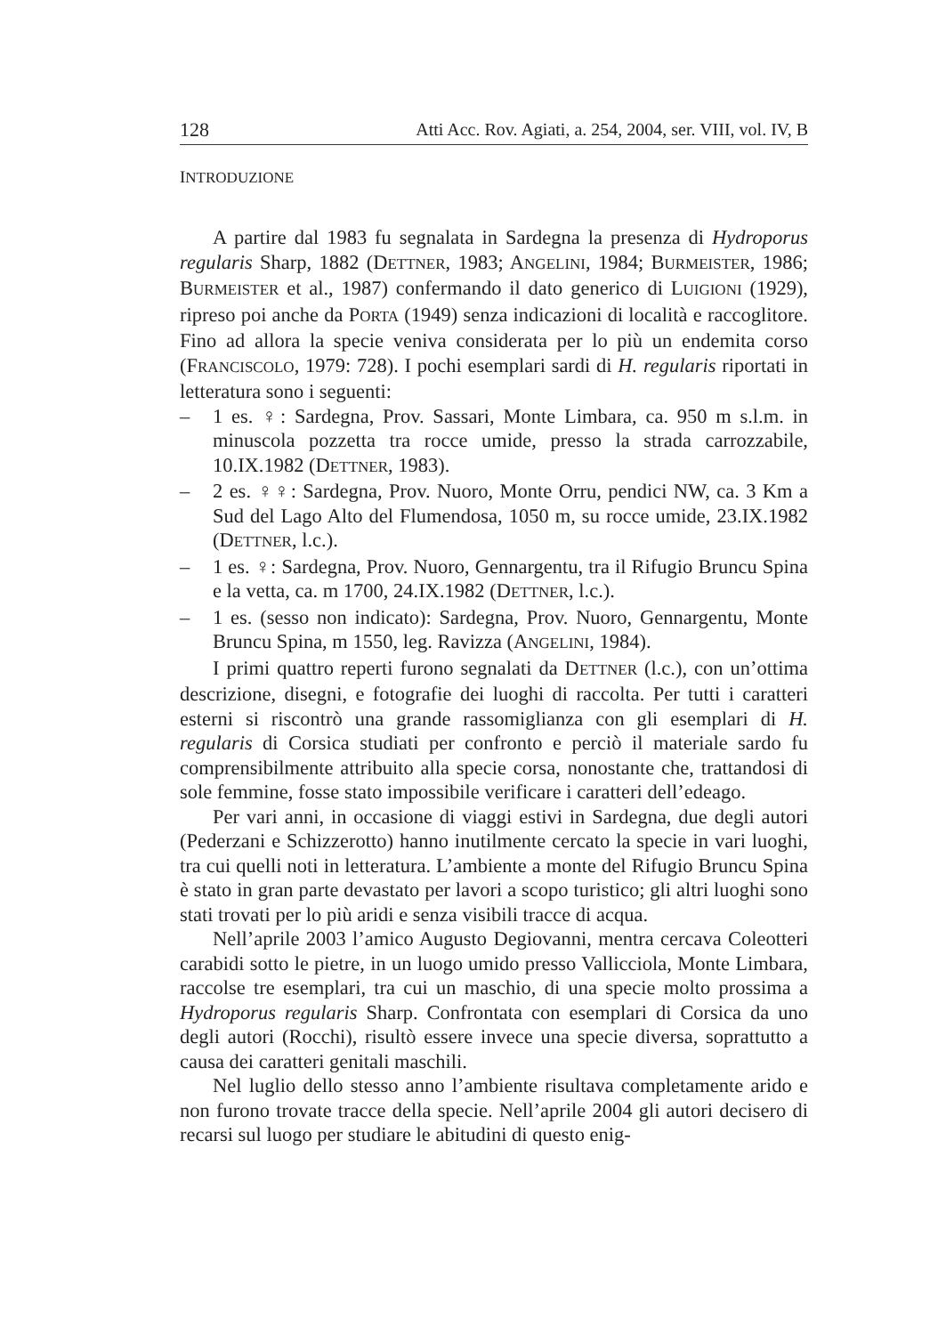128 Atti Acc. Rov. Agiati, a. 254, 2004, ser. VIII, vol. IV, B
INTRODUZIONE
A partire dal 1983 fu segnalata in Sardegna la presenza di Hydroporus regularis Sharp, 1882 (DETTNER, 1983; ANGELINI, 1984; BURMEISTER, 1986; BURMEISTER et al., 1987) confermando il dato generico di LUIGIONI (1929), ripreso poi anche da PORTA (1949) senza indicazioni di località e raccoglitore. Fino ad allora la specie veniva considerata per lo più un endemita corso (FRANCISCOLO, 1979: 728). I pochi esemplari sardi di H. regularis riportati in letteratura sono i seguenti:
– 1 es. ♀: Sardegna, Prov. Sassari, Monte Limbara, ca. 950 m s.l.m. in minuscola pozzetta tra rocce umide, presso la strada carrozzabile, 10.IX.1982 (DETTNER, 1983).
– 2 es. ♀♀: Sardegna, Prov. Nuoro, Monte Orru, pendici NW, ca. 3 Km a Sud del Lago Alto del Flumendosa, 1050 m, su rocce umide, 23.IX.1982 (DETTNER, l.c.).
– 1 es. ♀: Sardegna, Prov. Nuoro, Gennargentu, tra il Rifugio Bruncu Spina e la vetta, ca. m 1700, 24.IX.1982 (DETTNER, l.c.).
– 1 es. (sesso non indicato): Sardegna, Prov. Nuoro, Gennargentu, Monte Bruncu Spina, m 1550, leg. Ravizza (ANGELINI, 1984).
I primi quattro reperti furono segnalati da DETTNER (l.c.), con un’ottima descrizione, disegni, e fotografie dei luoghi di raccolta. Per tutti i caratteri esterni si riscontrò una grande rassomiglianza con gli esemplari di H. regularis di Corsica studiati per confronto e perciò il materiale sardo fu comprensibilmente attribuito alla specie corsa, nonostante che, trattandosi di sole femmine, fosse stato impossibile verificare i caratteri dell’edeago.
Per vari anni, in occasione di viaggi estivi in Sardegna, due degli autori (Pederzani e Schizzerotto) hanno inutilmente cercato la specie in vari luoghi, tra cui quelli noti in letteratura. L’ambiente a monte del Rifugio Bruncu Spina è stato in gran parte devastato per lavori a scopo turistico; gli altri luoghi sono stati trovati per lo più aridi e senza visibili tracce di acqua.
Nell’aprile 2003 l’amico Augusto Degiovanni, mentra cercava Coleotteri carabidi sotto le pietre, in un luogo umido presso Vallicciola, Monte Limbara, raccolse tre esemplari, tra cui un maschio, di una specie molto prossima a Hydroporus regularis Sharp. Confrontata con esemplari di Corsica da uno degli autori (Rocchi), risultò essere invece una specie diversa, soprattutto a causa dei caratteri genitali maschili.
Nel luglio dello stesso anno l’ambiente risultava completamente arido e non furono trovate tracce della specie. Nell’aprile 2004 gli autori decisero di recarsi sul luogo per studiare le abitudini di questo enig-